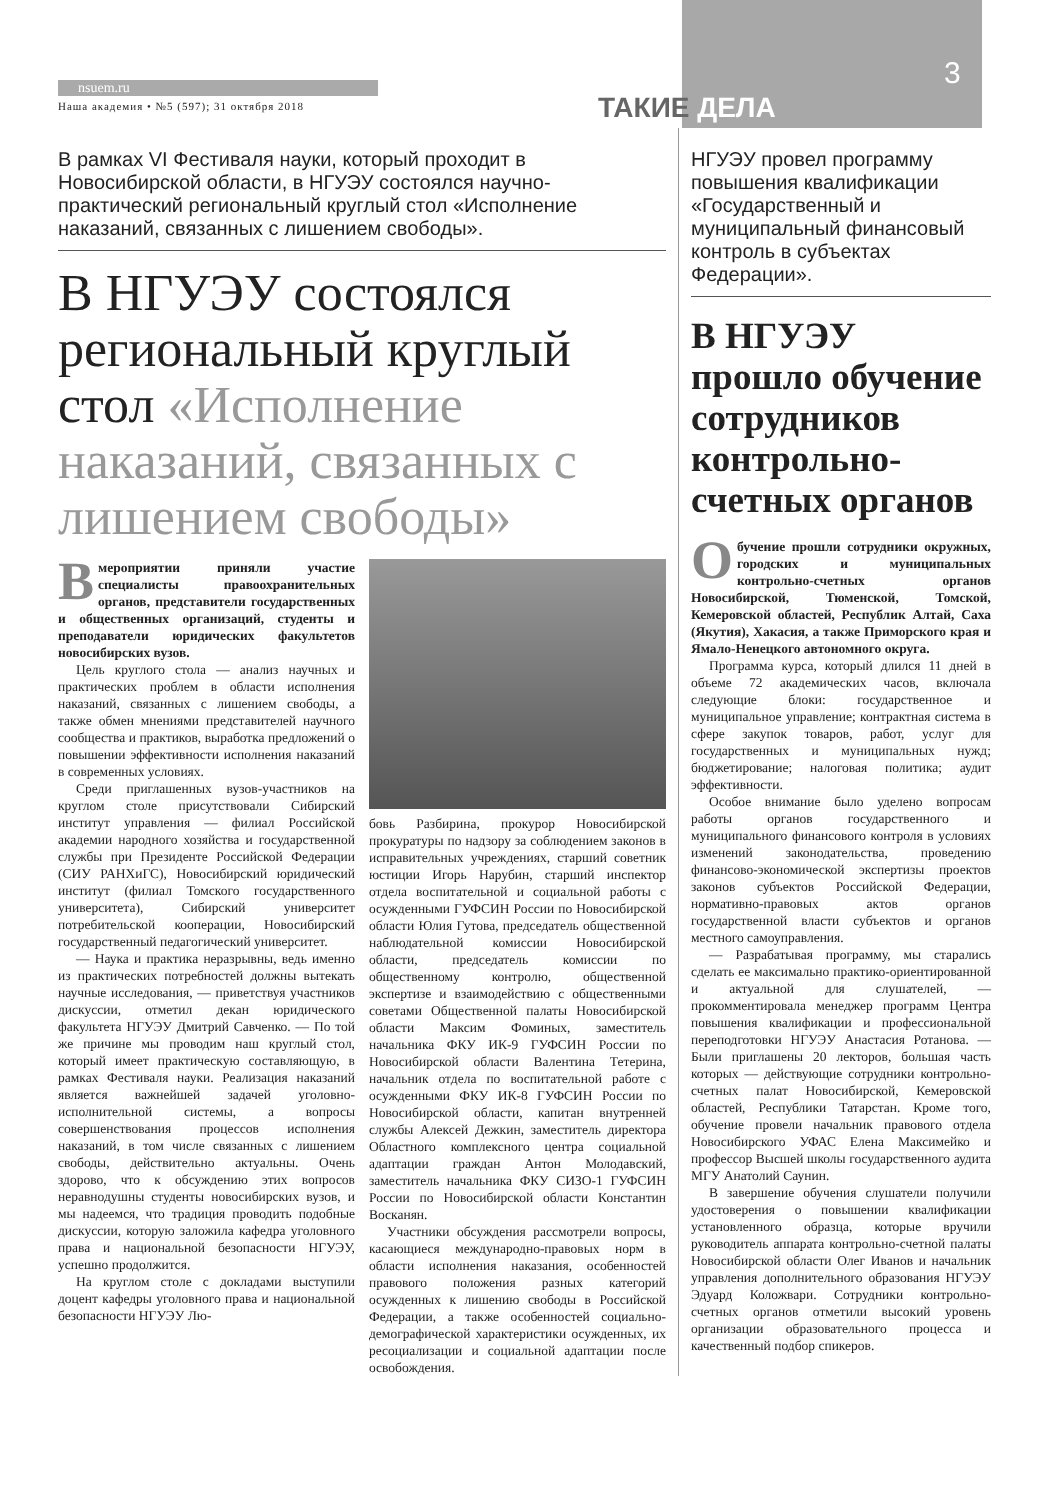3
nsuem.ru
Наша академия • №5 (597); 31 октября 2018
ТАКИЕ ДЕЛА
В рамках VI Фестиваля науки, который проходит в Новосибирской области, в НГУЭУ состоялся научно-практический региональный круглый стол «Исполнение наказаний, связанных с лишением свободы».
В НГУЭУ состоялся региональный круглый стол «Исполнение наказаний, связанных с лишением свободы»
Вмероприятии приняли участие специалисты правоохранительных органов, представители государственных и общественных организаций, студенты и преподаватели юридических факультетов новосибирских вузов.
Цель круглого стола — анализ научных и практических проблем в области исполнения наказаний, связанных с лишением свободы, а также обмен мнениями представителей научного сообщества и практиков, выработка предложений о повышении эффективности исполнения наказаний в современных условиях.
Среди приглашенных вузов-участников на круглом столе присутствовали Сибирский институт управления — филиал Российской академии народного хозяйства и государственной службы при Президенте Российской Федерации (СИУ РАНХиГС), Новосибирский юридический институт (филиал Томского государственного университета), Сибирский университет потребительской кооперации, Новосибирский государственный педагогический университет.
— Наука и практика неразрывны, ведь именно из практических потребностей должны вытекать научные исследования, — приветствуя участников дискуссии, отметил декан юридического факультета НГУЭУ Дмитрий Савченко. — По той же причине мы проводим наш круглый стол, который имеет практическую составляющую, в рамках Фестиваля науки. Реализация наказаний является важнейшей задачей уголовно-исполнительной системы, а вопросы совершенствования процессов исполнения наказаний, в том числе связанных с лишением свободы, действительно актуальны. Очень здорово, что к обсуждению этих вопросов неравнодушны студенты новосибирских вузов, и мы надеемся, что традиция проводить подобные дискуссии, которую заложила кафедра уголовного права и национальной безопасности НГУЭУ, успешно продолжится.
На круглом столе с докладами выступили доцент кафедры уголовного права и национальной безопасности НГУЭУ Лю-
бовь Разбирина, прокурор Новосибирской прокуратуры по надзору за соблюдением законов в исправительных учреждениях, старший советник юстиции Игорь Нарубин, старший инспектор отдела воспитательной и социальной работы с осужденными ГУФСИН России по Новосибирской области Юлия Гутова, председатель общественной наблюдательной комиссии Новосибирской области, председатель комиссии по общественному контролю, общественной экспертизе и взаимодействию с общественными советами Общественной палаты Новосибирской области Максим Фоминых, заместитель начальника ФКУ ИК-9 ГУФСИН России по Новосибирской области Валентина Тетерина, начальник отдела по воспитательной работе с осужденными ФКУ ИК-8 ГУФСИН России по Новосибирской области, капитан внутренней службы Алексей Дежкин, заместитель директора Областного комплексного центра социальной адаптации граждан Антон Молодавский, заместитель начальника ФКУ СИЗО-1 ГУФСИН России по Новосибирской области Константин Восканян.
Участники обсуждения рассмотрели вопросы, касающиеся международно-правовых норм в области исполнения наказания, особенностей правового положения разных категорий осужденных к лишению свободы в Российской Федерации, а также особенностей социально-демографической характеристики осужденных, их ресоциализации и социальной адаптации после освобождения.
НГУЭУ провел программу повышения квалификации «Государственный и муниципальный финансовый контроль в субъектах Федерации».
В НГУЭУ прошло обучение сотрудников контрольно-счетных органов
Обучение прошли сотрудники окружных, городских и муниципальных контрольно-счетных органов Новосибирской, Тюменской, Томской, Кемеровской областей, Республик Алтай, Саха (Якутия), Хакасия, а также Приморского края и Ямало-Ненецкого автономного округа.
Программа курса, который длился 11 дней в объеме 72 академических часов, включала следующие блоки: государственное и муниципальное управление; контрактная система в сфере закупок товаров, работ, услуг для государственных и муниципальных нужд; бюджетирование; налоговая политика; аудит эффективности.
Особое внимание было уделено вопросам работы органов государственного и муниципального финансового контроля в условиях изменений законодательства, проведению финансово-экономической экспертизы проектов законов субъектов Российской Федерации, нормативно-правовых актов органов государственной власти субъектов и органов местного самоуправления.
— Разрабатывая программу, мы старались сделать ее максимально практико-ориентированной и актуальной для слушателей, — прокомментировала менеджер программ Центра повышения квалификации и профессиональной переподготовки НГУЭУ Анастасия Ротанова. — Были приглашены 20 лекторов, большая часть которых — действующие сотрудники контрольно-счетных палат Новосибирской, Кемеровской областей, Республики Татарстан. Кроме того, обучение провели начальник правового отдела Новосибирского УФАС Елена Максимейко и профессор Высшей школы государственного аудита МГУ Анатолий Саунин.
В завершение обучения слушатели получили удостоверения о повышении квалификации установленного образца, которые вручили руководитель аппарата контрольно-счетной палаты Новосибирской области Олег Иванов и начальник управления дополнительного образования НГУЭУ Эдуард Коложвари. Сотрудники контрольно-счетных органов отметили высокий уровень организации образовательного процесса и качественный подбор спикеров.